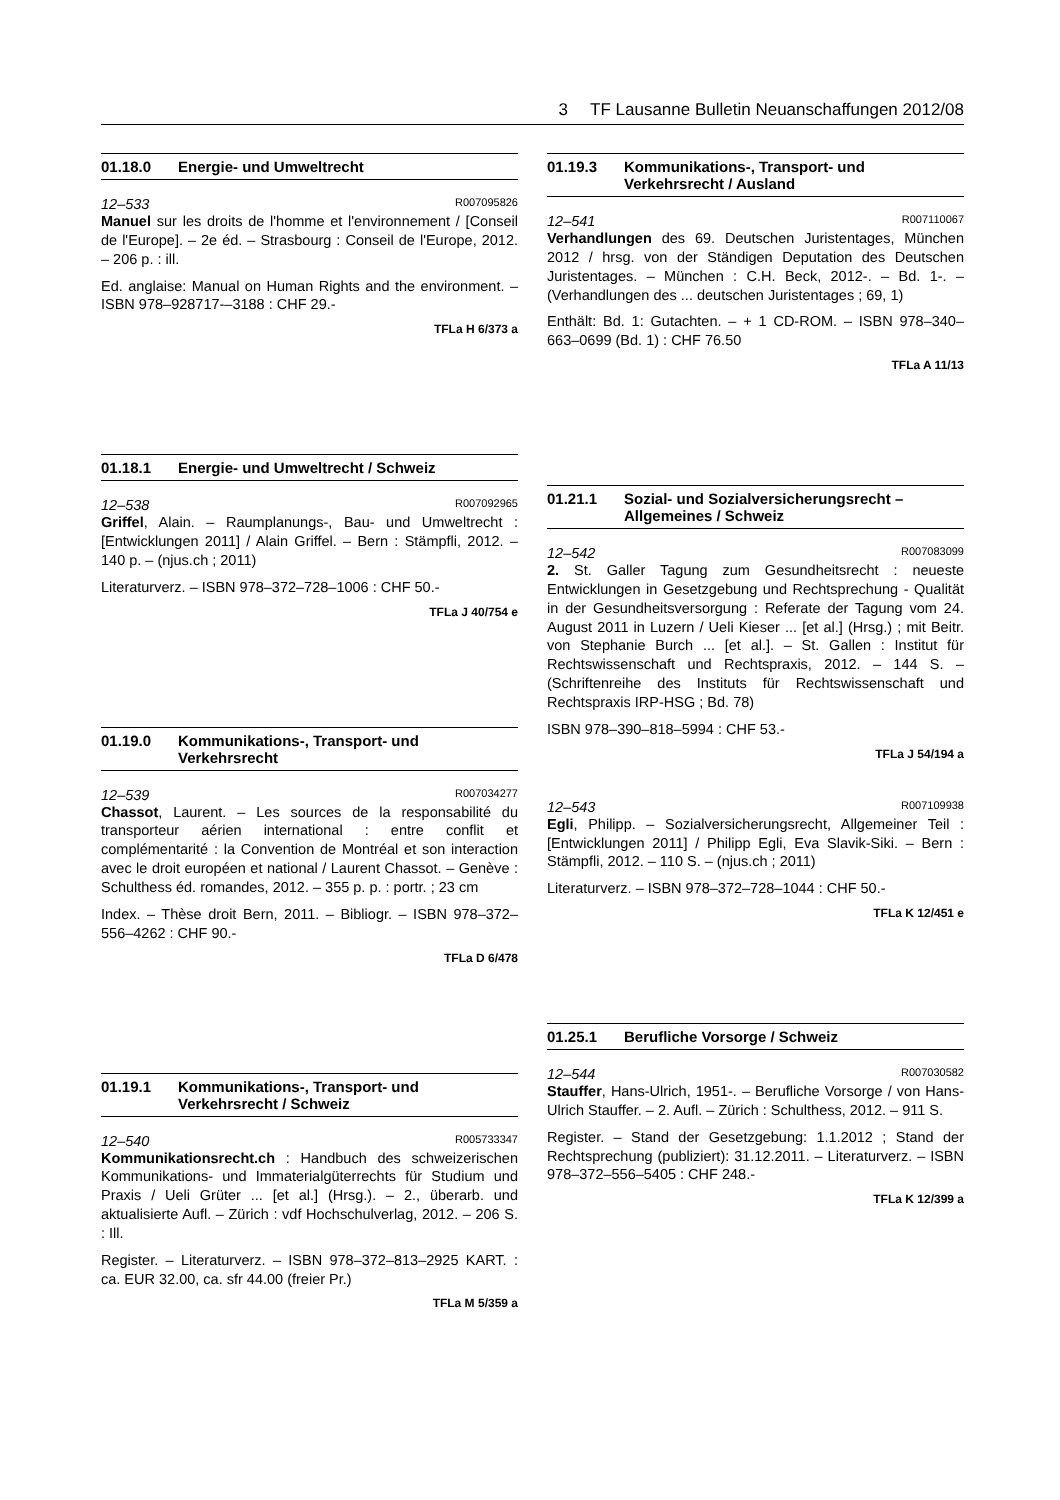3 TF Lausanne Bulletin Neuanschaffungen 2012/08
01.18.0 Energie- und Umweltrecht
12–533 R007095826
Manuel sur les droits de l'homme et l'environnement / [Conseil de l'Europe]. – 2e éd. – Strasbourg : Conseil de l'Europe, 2012. – 206 p. : ill.
Ed. anglaise: Manual on Human Rights and the environment. – ISBN 978–928717-–3188 : CHF 29.-
TFLa H 6/373 a
01.18.1 Energie- und Umweltrecht / Schweiz
12–538 R007092965
Griffel, Alain. – Raumplanungs-, Bau- und Umweltrecht : [Entwicklungen 2011] / Alain Griffel. – Bern : Stämpfli, 2012. – 140 p. – (njus.ch ; 2011)
Literaturverz. – ISBN 978–372–728–1006 : CHF 50.-
TFLa J 40/754 e
01.19.0 Kommunikations-, Transport- und Verkehrsrecht
12–539 R007034277
Chassot, Laurent. – Les sources de la responsabilité du transporteur aérien international : entre conflit et complémentarité : la Convention de Montréal et son interaction avec le droit européen et national / Laurent Chassot. – Genève : Schulthess éd. romandes, 2012. – 355 p. p. : portr. ; 23 cm
Index. – Thèse droit Bern, 2011. – Bibliogr. – ISBN 978–372–556–4262 : CHF 90.-
TFLa D 6/478
01.19.1 Kommunikations-, Transport- und Verkehrsrecht / Schweiz
12–540 R005733347
Kommunikationsrecht.ch : Handbuch des schweizerischen Kommunikations- und Immaterialgüterrechts für Studium und Praxis / Ueli Grüter ... [et al.] (Hrsg.). – 2., überarb. und aktualisierte Aufl. – Zürich : vdf Hochschulverlag, 2012. – 206 S. : Ill.
Register. – Literaturverz. – ISBN 978–372–813–2925 KART. : ca. EUR 32.00, ca. sfr 44.00 (freier Pr.)
TFLa M 5/359 a
01.19.3 Kommunikations-, Transport- und Verkehrsrecht / Ausland
12–541 R007110067
Verhandlungen des 69. Deutschen Juristentages, München 2012 / hrsg. von der Ständigen Deputation des Deutschen Juristentages. – München : C.H. Beck, 2012-. – Bd. 1-. – (Verhandlungen des ... deutschen Juristentages ; 69, 1)
Enthält: Bd. 1: Gutachten. – + 1 CD-ROM. – ISBN 978–340–663–0699 (Bd. 1) : CHF 76.50
TFLa A 11/13
01.21.1 Sozial- und Sozialversicherungsrecht – Allgemeines / Schweiz
12–542 R007083099
2. St. Galler Tagung zum Gesundheitsrecht : neueste Entwicklungen in Gesetzgebung und Rechtsprechung - Qualität in der Gesundheitsversorgung : Referate der Tagung vom 24. August 2011 in Luzern / Ueli Kieser ... [et al.] (Hrsg.) ; mit Beitr. von Stephanie Burch ... [et al.]. – St. Gallen : Institut für Rechtswissenschaft und Rechtspraxis, 2012. – 144 S. – (Schriftenreihe des Instituts für Rechtswissenschaft und Rechtspraxis IRP-HSG ; Bd. 78)
ISBN 978–390–818–5994 : CHF 53.-
TFLa J 54/194 a
12–543 R007109938
Egli, Philipp. – Sozialversicherungsrecht, Allgemeiner Teil : [Entwicklungen 2011] / Philipp Egli, Eva Slavik-Siki. – Bern : Stämpfli, 2012. – 110 S. – (njus.ch ; 2011)
Literaturverz. – ISBN 978–372–728–1044 : CHF 50.-
TFLa K 12/451 e
01.25.1 Berufliche Vorsorge / Schweiz
12–544 R007030582
Stauffer, Hans-Ulrich, 1951-. – Berufliche Vorsorge / von Hans-Ulrich Stauffer. – 2. Aufl. – Zürich : Schulthess, 2012. – 911 S.
Register. – Stand der Gesetzgebung: 1.1.2012 ; Stand der Rechtsprechung (publiziert): 31.12.2011. – Literaturverz. – ISBN 978–372–556–5405 : CHF 248.-
TFLa K 12/399 a